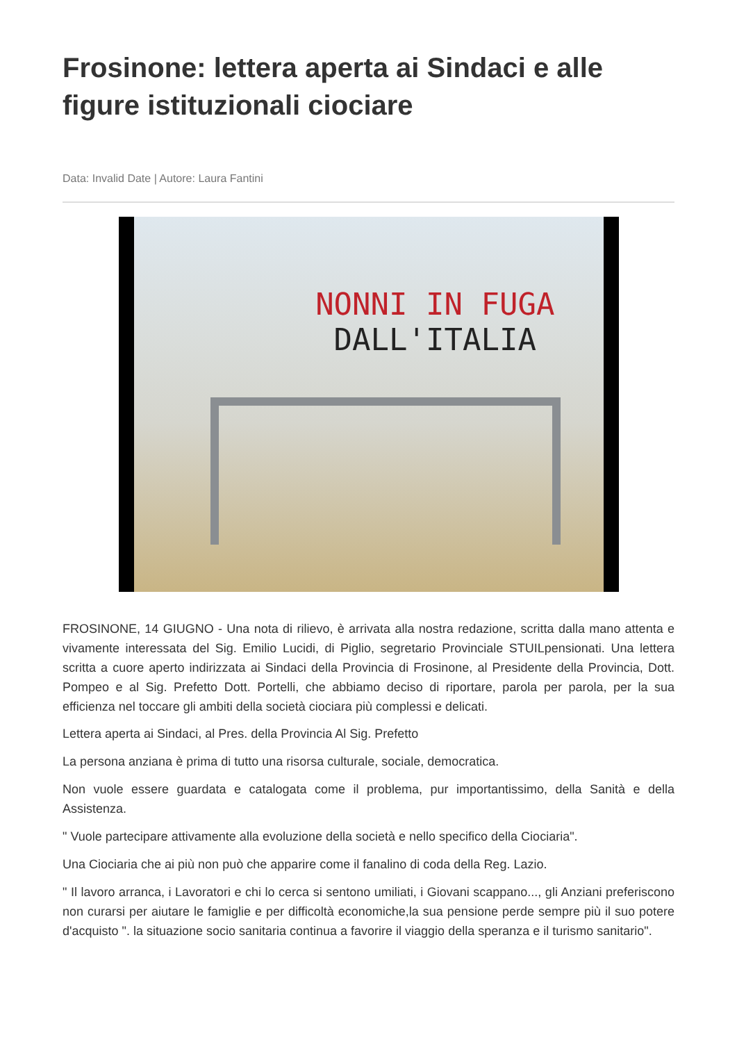Frosinone: lettera aperta ai Sindaci e alle figure istituzionali ciociare
Data: Invalid Date | Autore: Laura Fantini
NONNI IN FUGA
DALL'ITALIA
FROSINONE, 14 GIUGNO - Una nota di rilievo, è arrivata alla nostra redazione, scritta dalla mano attenta e vivamente interessata del Sig. Emilio Lucidi, di Piglio, segretario Provinciale STUILpensionati. Una lettera scritta a cuore aperto indirizzata ai Sindaci della Provincia di Frosinone, al Presidente della Provincia, Dott. Pompeo e al Sig. Prefetto Dott. Portelli, che abbiamo deciso di riportare, parola per parola, per la sua efficienza nel toccare gli ambiti della società ciociara più complessi e delicati.
Lettera aperta ai Sindaci, al Pres. della Provincia Al Sig. Prefetto
La persona anziana è prima di tutto una risorsa culturale, sociale, democratica.
Non vuole essere guardata e catalogata come il problema, pur importantissimo, della Sanità e della Assistenza.
" Vuole partecipare attivamente alla evoluzione della società e nello specifico della Ciociaria".
Una Ciociaria che ai più non può che apparire come il fanalino di coda della Reg. Lazio.
" Il lavoro arranca, i Lavoratori e chi lo cerca si sentono umiliati, i Giovani scappano..., gli Anziani preferiscono non curarsi per aiutare le famiglie e per difficoltà economiche,la sua pensione perde sempre più il suo potere d'acquisto ". la situazione socio sanitaria continua a favorire il viaggio della speranza e il turismo sanitario".